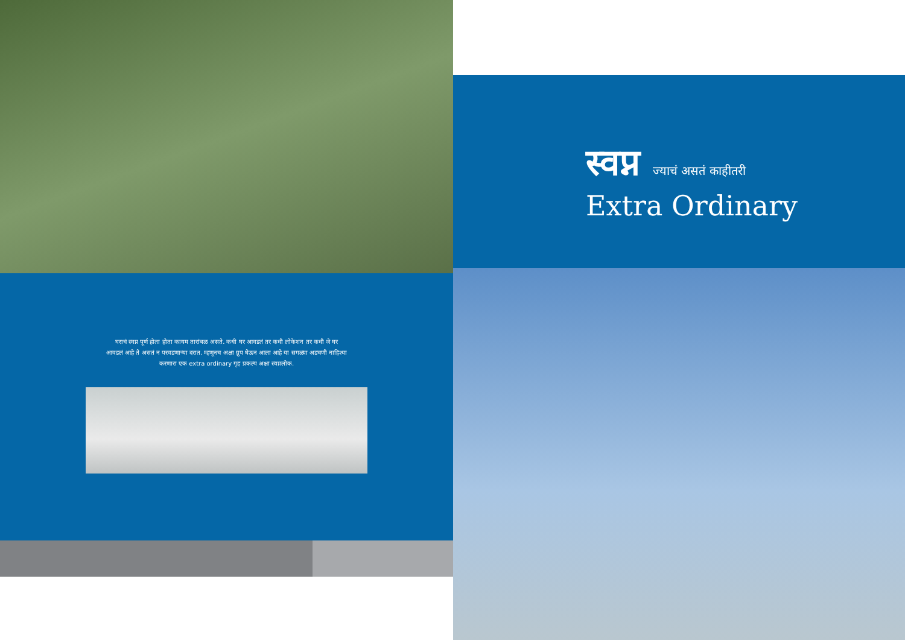घराचं स्वप्न पूर्ण होता होता कायम तारांबळ असते. कधी घर आवडतं तर कधी लोकेशन तर कधी जे घर आवडलं आहे ते असतं न परवडणाऱ्या दरात. म्हणूनच अक्षा ग्रुप घेऊन आला आहे या सगळ्या अडचणी नाहिश्या करणारा एक extra ordinary गृह प्रकल्प अक्षा स्वप्नलोक.
स्वप्न ज्याचं असतं काहीतरी
Extra Ordinary